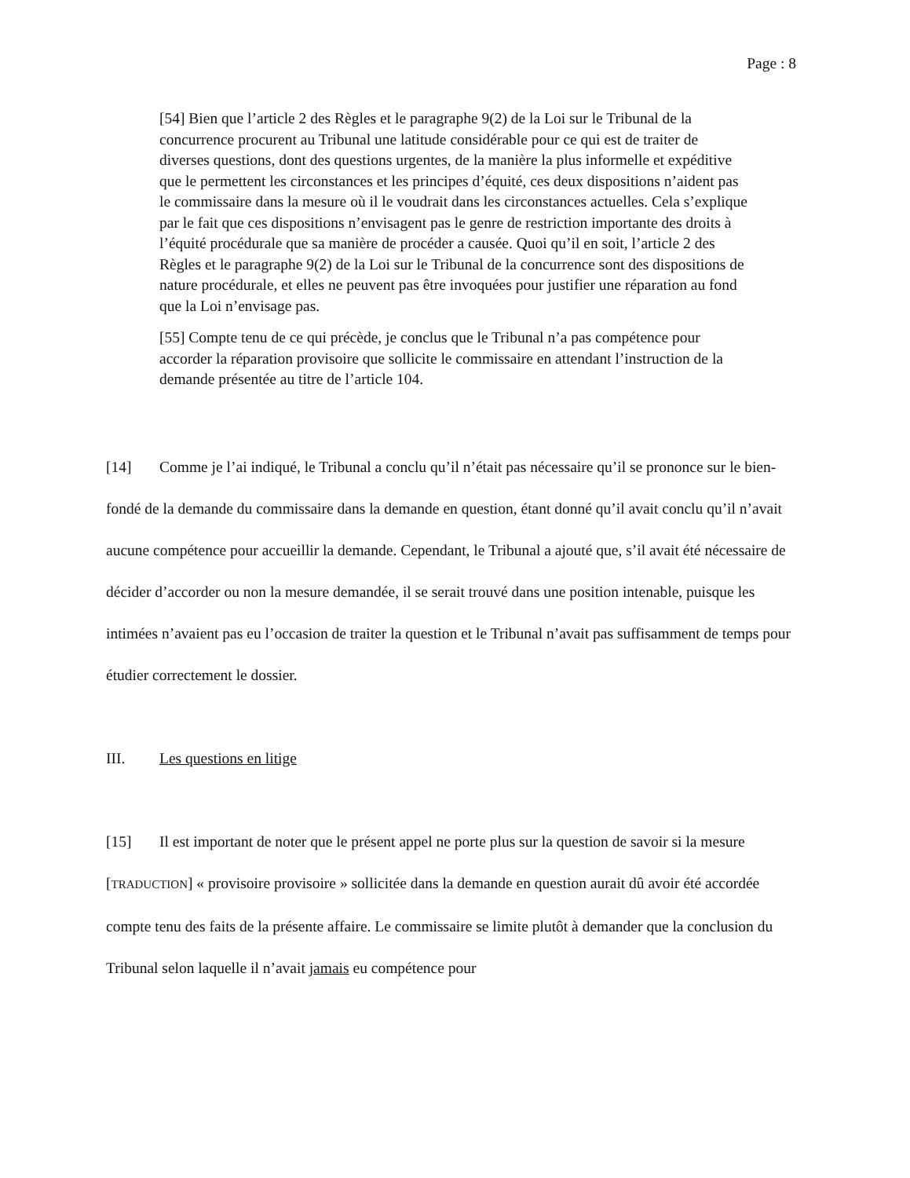Page : 8
[54] Bien que l’article 2 des Règles et le paragraphe 9(2) de la Loi sur le Tribunal de la concurrence procurent au Tribunal une latitude considérable pour ce qui est de traiter de diverses questions, dont des questions urgentes, de la manière la plus informelle et expéditive que le permettent les circonstances et les principes d’équité, ces deux dispositions n’aident pas le commissaire dans la mesure où il le voudrait dans les circonstances actuelles. Cela s’explique par le fait que ces dispositions n’envisagent pas le genre de restriction importante des droits à l’équité procédurale que sa manière de procéder a causée. Quoi qu’il en soit, l’article 2 des Règles et le paragraphe 9(2) de la Loi sur le Tribunal de la concurrence sont des dispositions de nature procédurale, et elles ne peuvent pas être invoquées pour justifier une réparation au fond que la Loi n’envisage pas.
[55] Compte tenu de ce qui précède, je conclus que le Tribunal n’a pas compétence pour accorder la réparation provisoire que sollicite le commissaire en attendant l’instruction de la demande présentée au titre de l’article 104.
[14] Comme je l’ai indiqué, le Tribunal a conclu qu’il n’était pas nécessaire qu’il se prononce sur le bien-fondé de la demande du commissaire dans la demande en question, étant donné qu’il avait conclu qu’il n’avait aucune compétence pour accueillir la demande. Cependant, le Tribunal a ajouté que, s’il avait été nécessaire de décider d’accorder ou non la mesure demandée, il se serait trouvé dans une position intenable, puisque les intimées n’avaient pas eu l’occasion de traiter la question et le Tribunal n’avait pas suffisamment de temps pour étudier correctement le dossier.
III. Les questions en litige
[15] Il est important de noter que le présent appel ne porte plus sur la question de savoir si la mesure [TRADUCTION] « provisoire provisoire » sollicitée dans la demande en question aurait dû avoir été accordée compte tenu des faits de la présente affaire. Le commissaire se limite plutôt à demander que la conclusion du Tribunal selon laquelle il n’avait jamais eu compétence pour